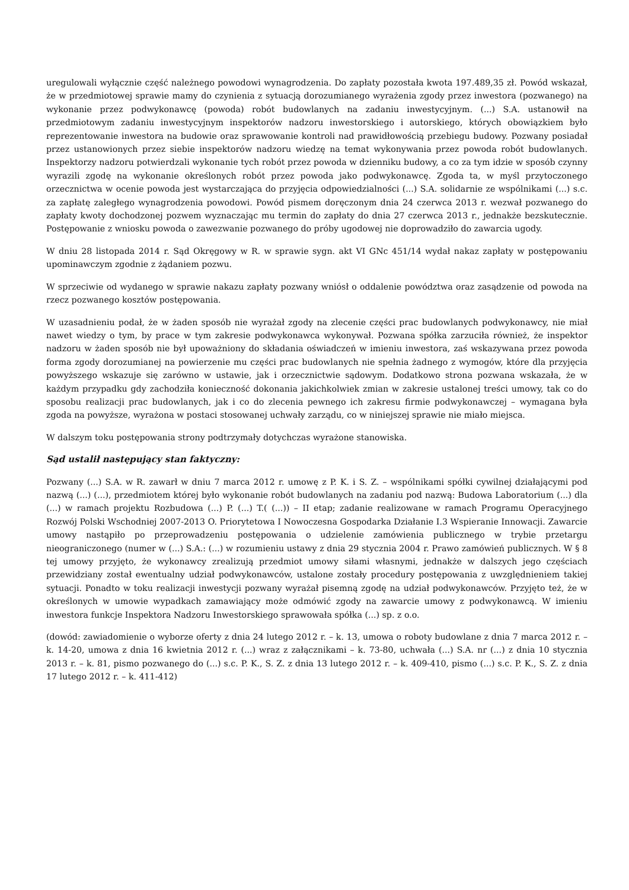uregulowali wyłącznie część należnego powodowi wynagrodzenia. Do zapłaty pozostała kwota 197.489,35 zł. Powód wskazał, że w przedmiotowej sprawie mamy do czynienia z sytuacją dorozumianego wyrażenia zgody przez inwestora (pozwanego) na wykonanie przez podwykonawcę (powoda) robót budowlanych na zadaniu inwestycyjnym. (...) S.A. ustanowił na przedmiotowym zadaniu inwestycyjnym inspektorów nadzoru inwestorskiego i autorskiego, których obowiązkiem było reprezentowanie inwestora na budowie oraz sprawowanie kontroli nad prawidłowością przebiegu budowy. Pozwany posiadał przez ustanowionych przez siebie inspektorów nadzoru wiedzę na temat wykonywania przez powoda robót budowlanych. Inspektorzy nadzoru potwierdzali wykonanie tych robót przez powoda w dzienniku budowy, a co za tym idzie w sposób czynny wyrazili zgodę na wykonanie określonych robót przez powoda jako podwykonawcę. Zgoda ta, w myśl przytoczonego orzecznictwa w ocenie powoda jest wystarczająca do przyjęcia odpowiedzialności (...) S.A. solidarnie ze wspólnikami (...) s.c. za zapłatę zaległego wynagrodzenia powodowi. Powód pismem doręczonym dnia 24 czerwca 2013 r. wezwał pozwanego do zapłaty kwoty dochodzonej pozwem wyznaczając mu termin do zapłaty do dnia 27 czerwca 2013 r., jednakże bezskutecznie. Postępowanie z wniosku powoda o zawezwanie pozwanego do próby ugodowej nie doprowadziło do zawarcia ugody.
W dniu 28 listopada 2014 r. Sąd Okręgowy w R. w sprawie sygn. akt VI GNc 451/14 wydał nakaz zapłaty w postępowaniu upominawczym zgodnie z żądaniem pozwu.
W sprzeciwie od wydanego w sprawie nakazu zapłaty pozwany wniósł o oddalenie powództwa oraz zasądzenie od powoda na rzecz pozwanego kosztów postępowania.
W uzasadnieniu podał, że w żaden sposób nie wyrażał zgody na zlecenie części prac budowlanych podwykonawcy, nie miał nawet wiedzy o tym, by prace w tym zakresie podwykonawca wykonywał. Pozwana spółka zarzuciła również, że inspektor nadzoru w żaden sposób nie był upoważniony do składania oświadczeń w imieniu inwestora, zaś wskazywana przez powoda forma zgody dorozumianej na powierzenie mu części prac budowlanych nie spełnia żadnego z wymogów, które dla przyjęcia powyższego wskazuje się zarówno w ustawie, jak i orzecznictwie sądowym. Dodatkowo strona pozwana wskazała, że w każdym przypadku gdy zachodziła konieczność dokonania jakichkolwiek zmian w zakresie ustalonej treści umowy, tak co do sposobu realizacji prac budowlanych, jak i co do zlecenia pewnego ich zakresu firmie podwykonawczej – wymagana była zgoda na powyższe, wyrażona w postaci stosowanej uchwały zarządu, co w niniejszej sprawie nie miało miejsca.
W dalszym toku postępowania strony podtrzymały dotychczas wyrażone stanowiska.
Sąd ustalił następujący stan faktyczny:
Pozwany (...) S.A. w R. zawarł w dniu 7 marca 2012 r. umowę z P. K. i S. Z. – wspólnikami spółki cywilnej działającymi pod nazwą (...) (...), przedmiotem której było wykonanie robót budowlanych na zadaniu pod nazwą: Budowa Laboratorium (...) dla (...) w ramach projektu Rozbudowa (...) P. (...) T.( (...)) – II etap; zadanie realizowane w ramach Programu Operacyjnego Rozwój Polski Wschodniej 2007-2013 O. Priorytetowa I Nowoczesna Gospodarka Działanie I.3 Wspieranie Innowacji. Zawarcie umowy nastąpiło po przeprowadzeniu postępowania o udzielenie zamówienia publicznego w trybie przetargu nieograniczonego (numer w (...) S.A.: (...) w rozumieniu ustawy z dnia 29 stycznia 2004 r. Prawo zamówień publicznych. W § 8 tej umowy przyjęto, że wykonawcy zrealizują przedmiot umowy siłami własnymi, jednakże w dalszych jego częściach przewidziany został ewentualny udział podwykonawców, ustalone zostały procedury postępowania z uwzględnieniem takiej sytuacji. Ponadto w toku realizacji inwestycji pozwany wyrażał pisemną zgodę na udział podwykonawców. Przyjęto też, że w określonych w umowie wypadkach zamawiający może odmówić zgody na zawarcie umowy z podwykonawcą. W imieniu inwestora funkcje Inspektora Nadzoru Inwestorskiego sprawowała spółka (...) sp. z o.o.
(dowód: zawiadomienie o wyborze oferty z dnia 24 lutego 2012 r. – k. 13, umowa o roboty budowlane z dnia 7 marca 2012 r. – k. 14-20, umowa z dnia 16 kwietnia 2012 r. (...) wraz z załącznikami – k. 73-80, uchwała (...) S.A. nr (...) z dnia 10 stycznia 2013 r. – k. 81, pismo pozwanego do (...) s.c. P. K., S. Z. z dnia 13 lutego 2012 r. – k. 409-410, pismo (...) s.c. P. K., S. Z. z dnia 17 lutego 2012 r. – k. 411-412)